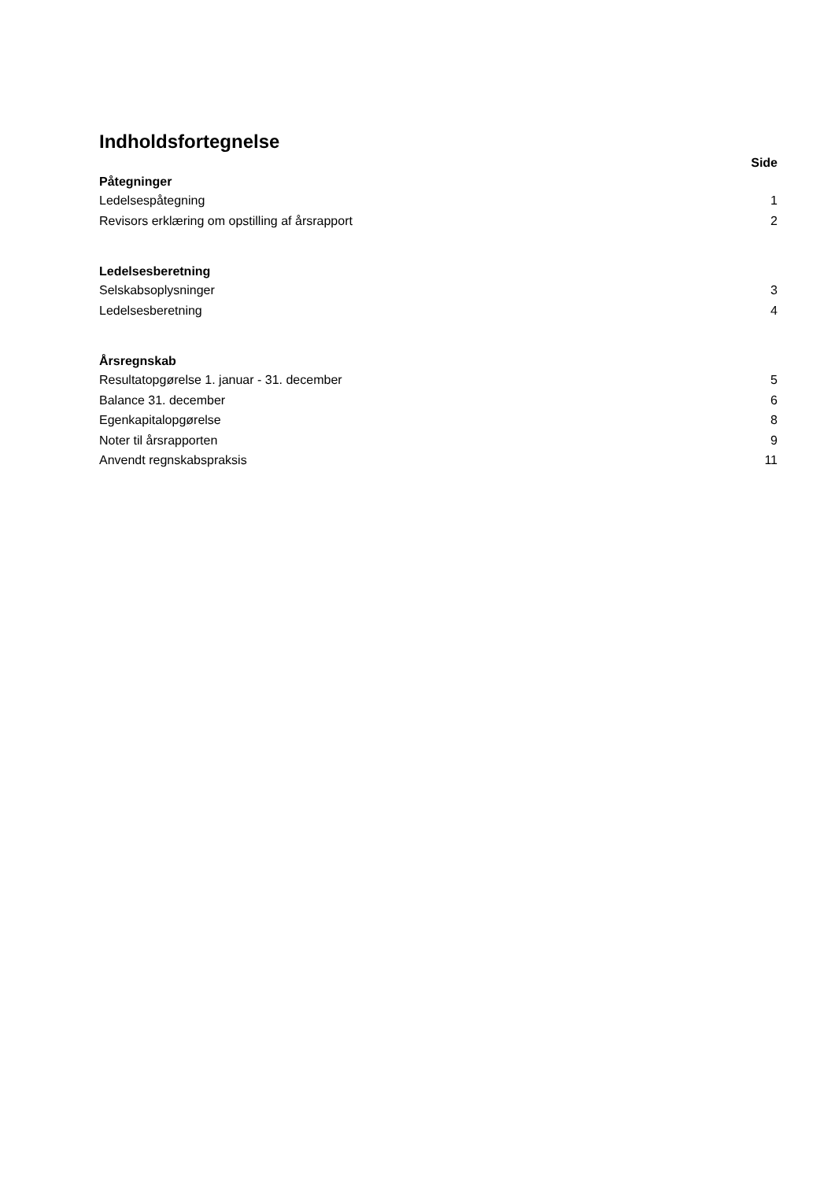Indholdsfortegnelse
Side
Påtegninger
Ledelsespåtegning 1
Revisors erklæring om opstilling af årsrapport 2
Ledelsesberetning
Selskabsoplysninger 3
Ledelsesberetning 4
Årsregnskab
Resultatopgørelse 1. januar - 31. december 5
Balance 31. december 6
Egenkapitalopgørelse 8
Noter til årsrapporten 9
Anvendt regnskabspraksis 11